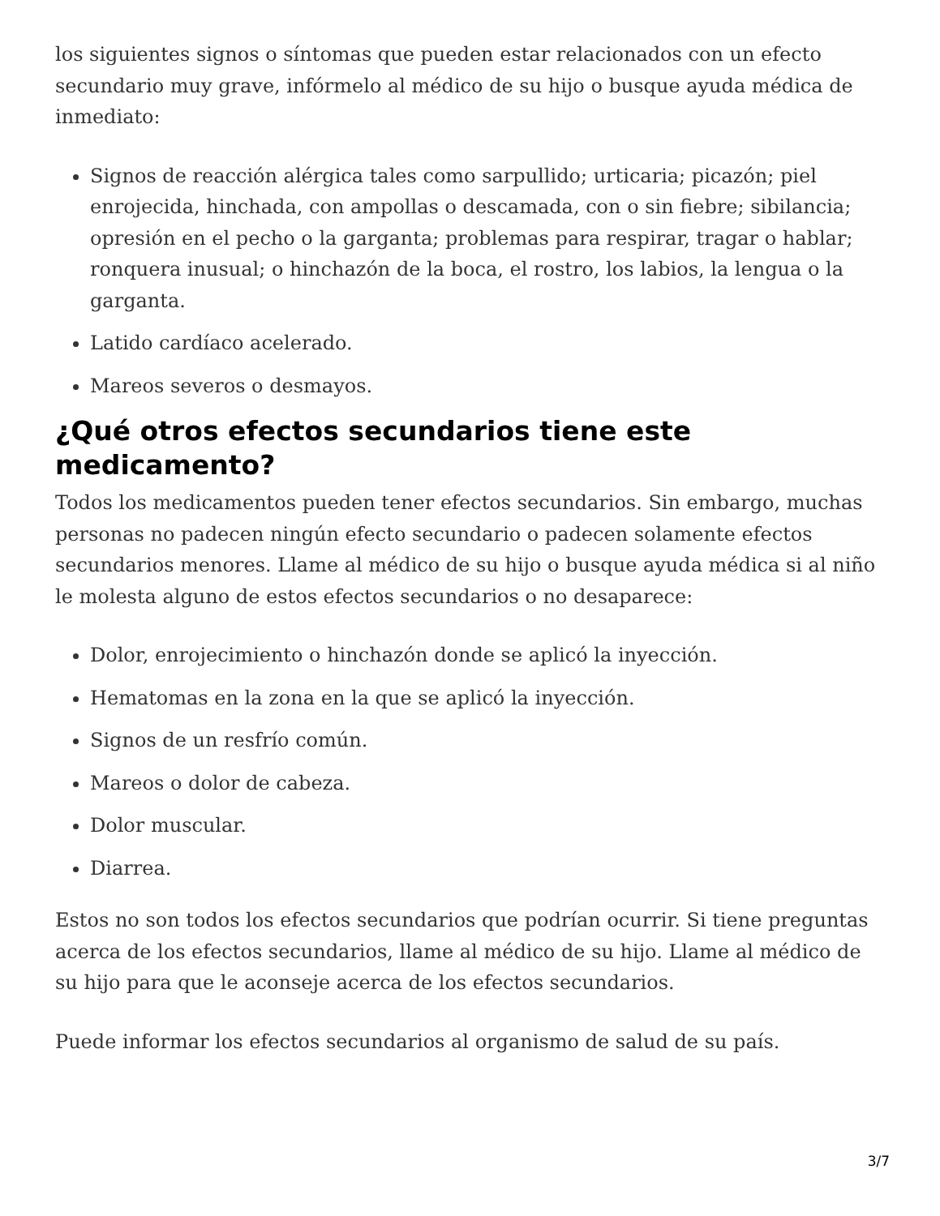los siguientes signos o síntomas que pueden estar relacionados con un efecto secundario muy grave, infórmelo al médico de su hijo o busque ayuda médica de inmediato:
Signos de reacción alérgica tales como sarpullido; urticaria; picazón; piel enrojecida, hinchada, con ampollas o descamada, con o sin fiebre; sibilancia; opresión en el pecho o la garganta; problemas para respirar, tragar o hablar; ronquera inusual; o hinchazón de la boca, el rostro, los labios, la lengua o la garganta.
Latido cardíaco acelerado.
Mareos severos o desmayos.
¿Qué otros efectos secundarios tiene este medicamento?
Todos los medicamentos pueden tener efectos secundarios. Sin embargo, muchas personas no padecen ningún efecto secundario o padecen solamente efectos secundarios menores. Llame al médico de su hijo o busque ayuda médica si al niño le molesta alguno de estos efectos secundarios o no desaparece:
Dolor, enrojecimiento o hinchazón donde se aplicó la inyección.
Hematomas en la zona en la que se aplicó la inyección.
Signos de un resfrío común.
Mareos o dolor de cabeza.
Dolor muscular.
Diarrea.
Estos no son todos los efectos secundarios que podrían ocurrir. Si tiene preguntas acerca de los efectos secundarios, llame al médico de su hijo. Llame al médico de su hijo para que le aconseje acerca de los efectos secundarios.
Puede informar los efectos secundarios al organismo de salud de su país.
3/7